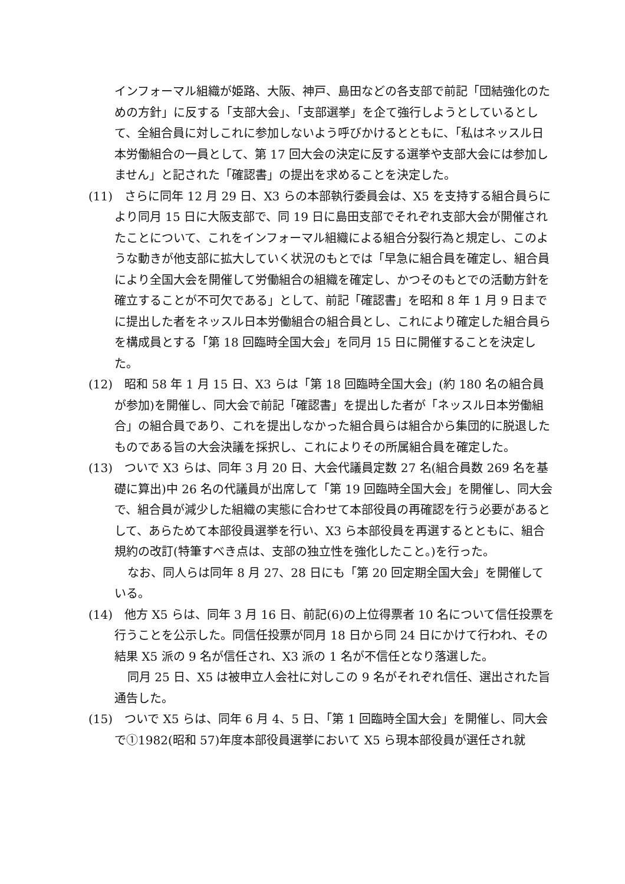インフォーマル組織が姫路、大阪、神戸、島田などの各支部で前記「団結強化のための方針」に反する「支部大会」、「支部選挙」を企て強行しようとしているとして、全組合員に対しこれに参加しないよう呼びかけるとともに、「私はネッスル日本労働組合の一員として、第 17 回大会の決定に反する選挙や支部大会には参加しません」と記された「確認書」の提出を求めることを決定した。
(11)　さらに同年 12 月 29 日、X3 らの本部執行委員会は、X5 を支持する組合員らにより同月 15 日に大阪支部で、同 19 日に島田支部でそれぞれ支部大会が開催されたことについて、これをインフォーマル組織による組合分裂行為と規定し、このような動きが他支部に拡大していく状況のもとでは「早急に組合員を確定し、組合員により全国大会を開催して労働組合の組織を確定し、かつそのもとでの活動方針を確立することが不可欠である」として、前記「確認書」を昭和 8 年 1 月 9 日までに提出した者をネッスル日本労働組合の組合員とし、これにより確定した組合員らを構成員とする「第 18 回臨時全国大会」を同月 15 日に開催することを決定した。
(12)　昭和 58 年 1 月 15 日、X3 らは「第 18 回臨時全国大会」(約 180 名の組合員が参加)を開催し、同大会で前記「確認書」を提出した者が「ネッスル日本労働組合」の組合員であり、これを提出しなかった組合員らは組合から集団的に脱退したものである旨の大会決議を採択し、これによりその所属組合員を確定した。
(13)　ついで X3 らは、同年 3 月 20 日、大会代議員定数 27 名(組合員数 269 名を基礎に算出)中 26 名の代議員が出席して「第 19 回臨時全国大会」を開催し、同大会で、組合員が減少した組織の実態に合わせて本部役員の再確認を行う必要があるとして、あらためて本部役員選挙を行い、X3 ら本部役員を再選するとともに、組合規約の改訂(特筆すべき点は、支部の独立性を強化したこと。)を行った。
なお、同人らは同年 8 月 27、28 日にも「第 20 回定期全国大会」を開催している。
(14)　他方 X5 らは、同年 3 月 16 日、前記(6)の上位得票者 10 名について信任投票を行うことを公示した。同信任投票が同月 18 日から同 24 日にかけて行われ、その結果 X5 派の 9 名が信任され、X3 派の 1 名が不信任となり落選した。
同月 25 日、X5 は被申立人会社に対しこの 9 名がそれぞれ信任、選出された旨通告した。
(15)　ついで X5 らは、同年 6 月 4、5 日、「第 1 回臨時全国大会」を開催し、同大会で①1982(昭和 57)年度本部役員選挙において X5 ら現本部役員が選任され就